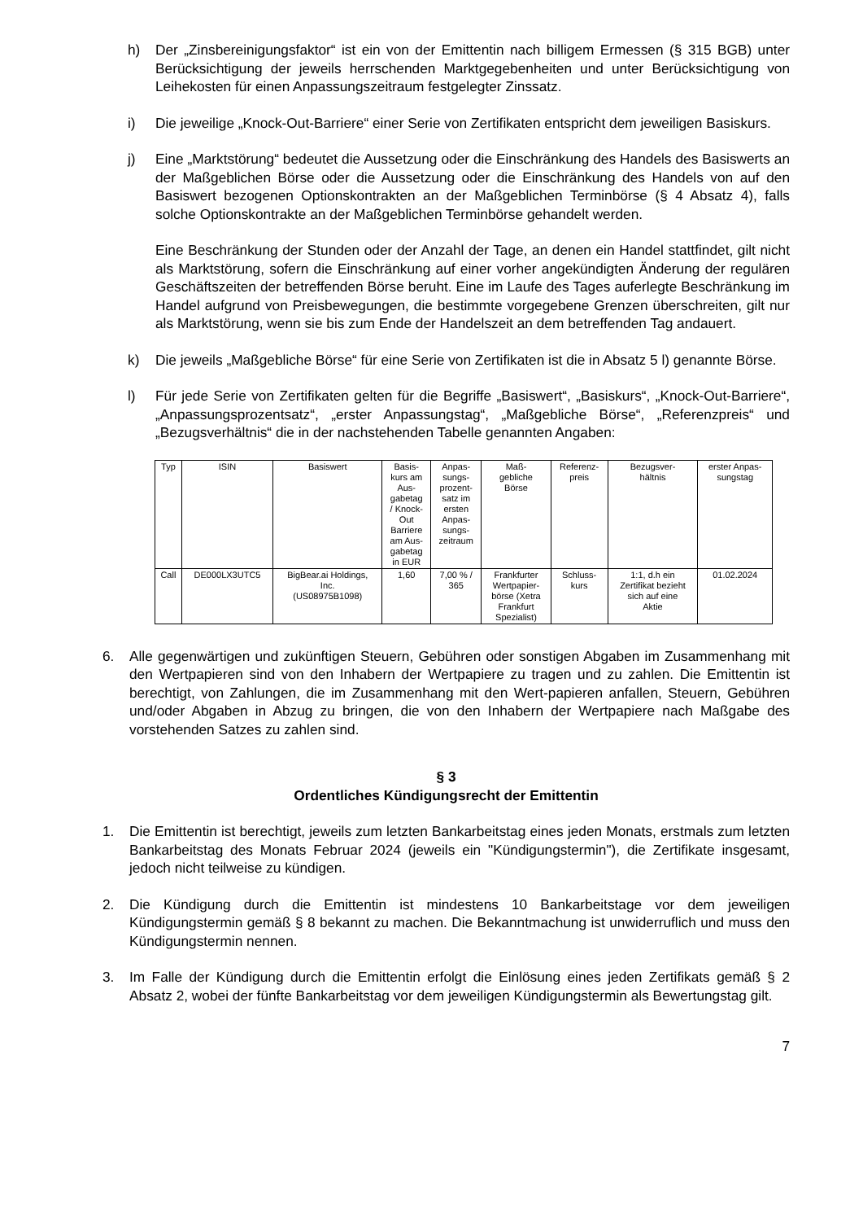h) Der „Zinsbereinigungsfaktor“ ist ein von der Emittentin nach billigem Ermessen (§ 315 BGB) unter Berücksichtigung der jeweils herrschenden Marktgegebenheiten und unter Berücksichtigung von Leihekosten für einen Anpassungszeitraum festgelegter Zinssatz.
i) Die jeweilige „Knock-Out-Barriere“ einer Serie von Zertifikaten entspricht dem jeweiligen Basiskurs.
j) Eine „Marktstörung“ bedeutet die Aussetzung oder die Einschränkung des Handels des Basiswerts an der Maßgeblichen Börse oder die Aussetzung oder die Einschränkung des Handels von auf den Basiswert bezogenen Optionskontrakten an der Maßgeblichen Terminbörse (§ 4 Absatz 4), falls solche Optionskontrakte an der Maßgeblichen Terminbörse gehandelt werden.
Eine Beschränkung der Stunden oder der Anzahl der Tage, an denen ein Handel stattfindet, gilt nicht als Marktstörung, sofern die Einschränkung auf einer vorher angekündigten Änderung der regulären Geschäftszeiten der betreffenden Börse beruht. Eine im Laufe des Tages auferlegte Beschränkung im Handel aufgrund von Preisbewegungen, die bestimmte vorgegebene Grenzen überschreiten, gilt nur als Marktstörung, wenn sie bis zum Ende der Handelszeit an dem betreffenden Tag andauert.
k) Die jeweils „Maßgebliche Börse“ für eine Serie von Zertifikaten ist die in Absatz 5 l) genannte Börse.
l) Für jede Serie von Zertifikaten gelten für die Begriffe „Basiswert“, „Basiskurs“, „Knock-Out-Barriere“, „Anpassungsprozentsatz“, „erster Anpassungstag“, „Maßgebliche Börse“, „Referenzpreis“ und „Bezugsverhältnis“ die in der nachstehenden Tabelle genannten Angaben:
| Typ | ISIN | Basiswert | Basis- kurs am Aus- gabetag / Knock- Out Barriere am Aus- gabetag in EUR | Anpas- sungs- prozent- satz im ersten Anpas- sungs- zeitraum | Maß- gebliche Börse | Referenz- preis | Bezugsver- hältnis | erster Anpas- sungstag |
| --- | --- | --- | --- | --- | --- | --- | --- | --- |
| Call | DE000LX3UTC5 | BigBear.ai Holdings, Inc. (US08975B1098) | 1,60 | 7,00 % / 365 | Frankfurter Wertpapier- börse (Xetra Frankfurt Spezialist) | Schluss- kurs | 1:1, d.h ein Zertifikat bezieht sich auf eine Aktie | 01.02.2024 |
6. Alle gegenwärtigen und zukünftigen Steuern, Gebühren oder sonstigen Abgaben im Zusammenhang mit den Wertpapieren sind von den Inhabern der Wertpapiere zu tragen und zu zahlen. Die Emittentin ist berechtigt, von Zahlungen, die im Zusammenhang mit den Wert-papieren anfallen, Steuern, Gebühren und/oder Abgaben in Abzug zu bringen, die von den Inhabern der Wertpapiere nach Maßgabe des vorstehenden Satzes zu zahlen sind.
§ 3
Ordentliches Kündigungsrecht der Emittentin
1. Die Emittentin ist berechtigt, jeweils zum letzten Bankarbeitstag eines jeden Monats, erstmals zum letzten Bankarbeitstag des Monats Februar 2024 (jeweils ein "Kündigungstermin"), die Zertifikate insgesamt, jedoch nicht teilweise zu kündigen.
2. Die Kündigung durch die Emittentin ist mindestens 10 Bankarbeitstage vor dem jeweiligen Kündigungstermin gemäß § 8 bekannt zu machen. Die Bekanntmachung ist unwiderruflich und muss den Kündigungstermin nennen.
3. Im Falle der Kündigung durch die Emittentin erfolgt die Einlösung eines jeden Zertifikats gemäß § 2 Absatz 2, wobei der fünfte Bankarbeitstag vor dem jeweiligen Kündigungstermin als Bewertungstag gilt.
7